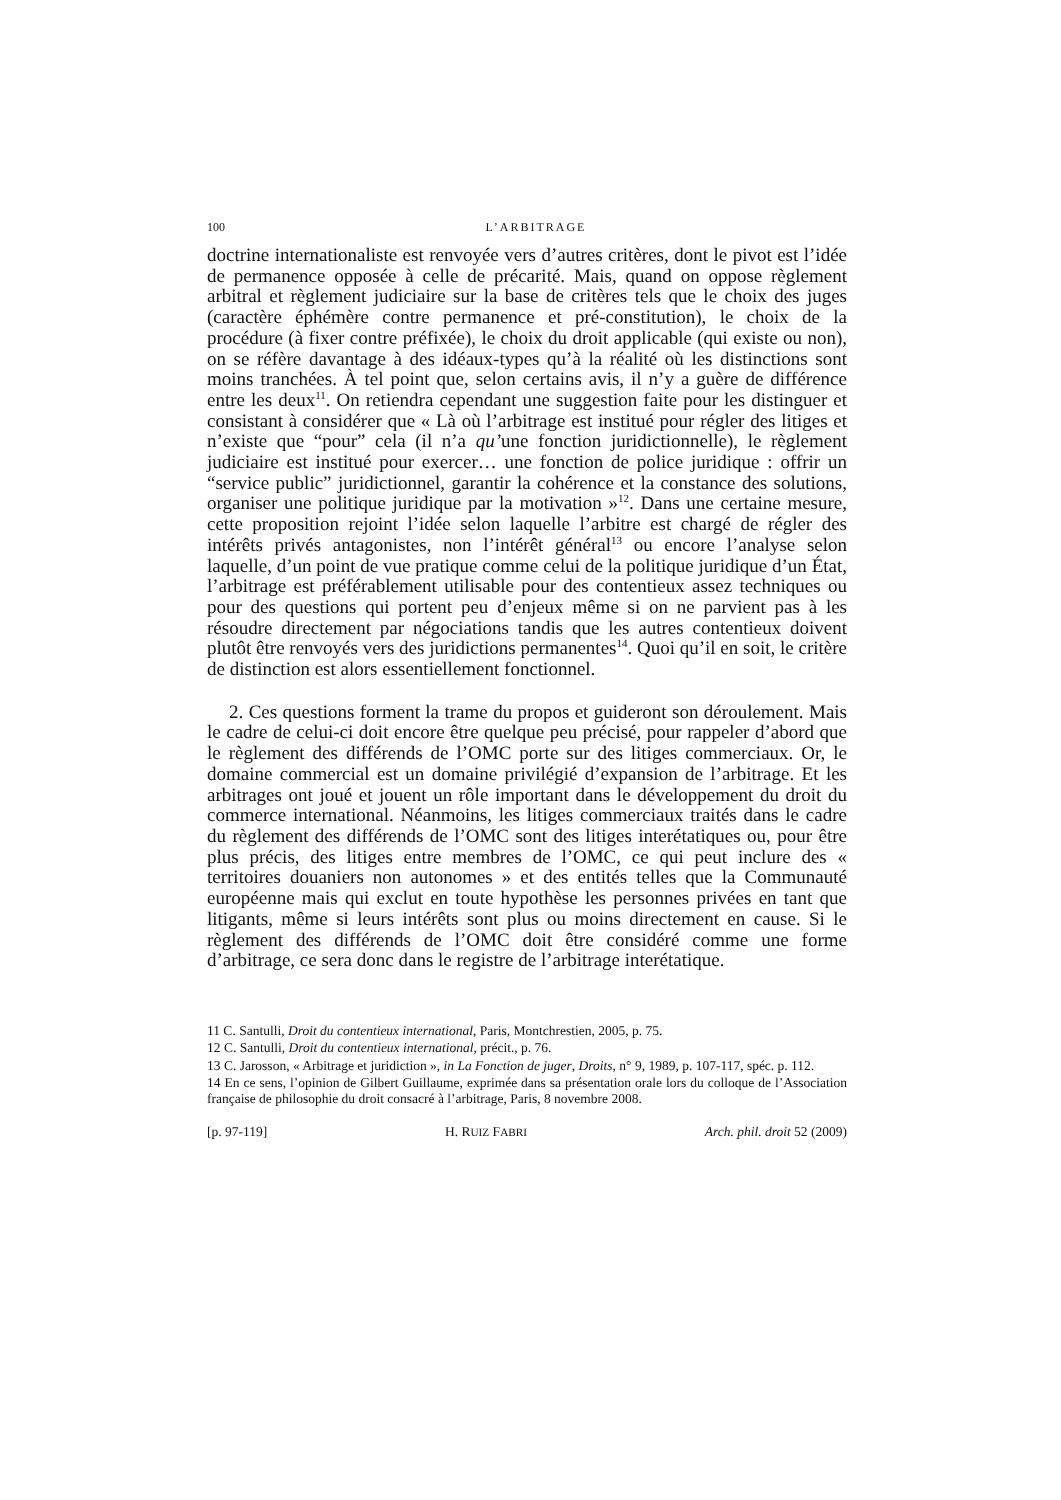100 L’ARBITRAGE
doctrine internationaliste est renvoyée vers d’autres critères, dont le pivot est l’idée de permanence opposée à celle de précarité. Mais, quand on oppose règlement arbitral et règlement judiciaire sur la base de critères tels que le choix des juges (caractère éphémère contre permanence et pré-constitution), le choix de la procédure (à fixer contre préfixée), le choix du droit applicable (qui existe ou non), on se réfère davantage à des idéaux-types qu’à la réalité où les distinctions sont moins tranchées. À tel point que, selon certains avis, il n’y a guère de différence entre les deux<sup>11</sup>. On retiendra cependant une suggestion faite pour les distinguer et consistant à considérer que « Là où l’arbitrage est institué pour régler des litiges et n’existe que “pour” cela (il n’a qu’une fonction juridictionnelle), le règlement judiciaire est institué pour exercer… une fonction de police juridique : offrir un “service public” juridictionnel, garantir la cohérence et la constance des solutions, organiser une politique juridique par la motivation »<sup>12</sup>. Dans une certaine mesure, cette proposition rejoint l’idée selon laquelle l’arbitre est chargé de régler des intérêts privés antagonistes, non l’intérêt général<sup>13</sup> ou encore l’analyse selon laquelle, d’un point de vue pratique comme celui de la politique juridique d’un État, l’arbitrage est préférablement utilisable pour des contentieux assez techniques ou pour des questions qui portent peu d’enjeux même si on ne parvient pas à les résoudre directement par négociations tandis que les autres contentieux doivent plutôt être renvoyés vers des juridictions permanentes<sup>14</sup>. Quoi qu’il en soit, le critère de distinction est alors essentiellement fonctionnel.
2. Ces questions forment la trame du propos et guideront son déroulement. Mais le cadre de celui-ci doit encore être quelque peu précisé, pour rappeler d’abord que le règlement des différends de l’OMC porte sur des litiges commerciaux. Or, le domaine commercial est un domaine privilégié d’expansion de l’arbitrage. Et les arbitrages ont joué et jouent un rôle important dans le développement du droit du commerce international. Néanmoins, les litiges commerciaux traités dans le cadre du règlement des différends de l’OMC sont des litiges interétatiques ou, pour être plus précis, des litiges entre membres de l’OMC, ce qui peut inclure des « territoires douaniers non autonomes » et des entités telles que la Communauté européenne mais qui exclut en toute hypothèse les personnes privées en tant que litigants, même si leurs intérêts sont plus ou moins directement en cause. Si le règlement des différends de l’OMC doit être considéré comme une forme d’arbitrage, ce sera donc dans le registre de l’arbitrage interétatique.
11 C. Santulli, Droit du contentieux international, Paris, Montchrestien, 2005, p. 75.
12 C. Santulli, Droit du contentieux international, précit., p. 76.
13 C. Jarosson, « Arbitrage et juridiction », in La Fonction de juger, Droits, n° 9, 1989, p. 107-117, spéc. p. 112.
14 En ce sens, l’opinion de Gilbert Guillaume, exprimée dans sa présentation orale lors du colloque de l’Association française de philosophie du droit consacré à l’arbitrage, Paris, 8 novembre 2008.
[p. 97-119] H. RUIZ FABRI Arch. phil. droit 52 (2009)